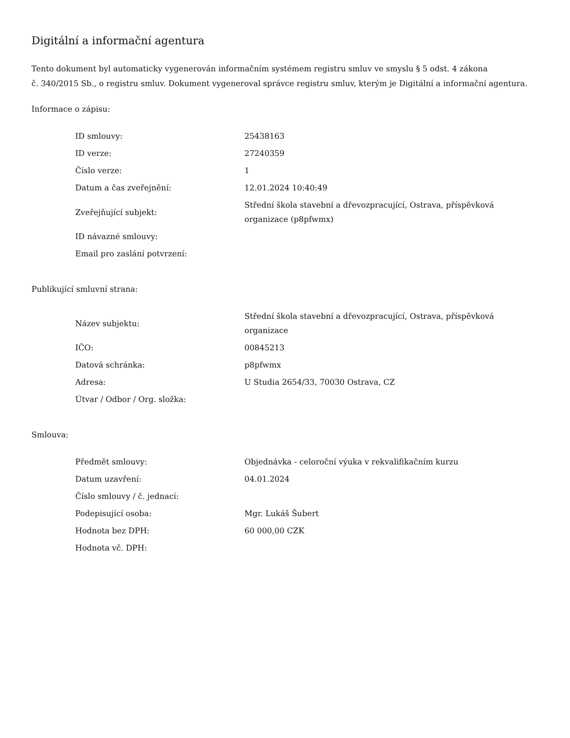Digitální a informační agentura
Tento dokument byl automaticky vygenerován informačním systémem registru smluv ve smyslu § 5 odst. 4 zákona
č. 340/2015 Sb., o registru smluv. Dokument vygeneroval správce registru smluv, kterým je Digitální a informační agentura.
Informace o zápisu:
| ID smlouvy: | 25438163 |
| ID verze: | 27240359 |
| Číslo verze: | 1 |
| Datum a čas zveřejnění: | 12.01.2024 10:40:49 |
| Zveřejňující subjekt: | Střední škola stavební a dřevozpracující, Ostrava, příspěvková organizace (p8pfwmx) |
| ID návazné smlouvy: | |
| Email pro zaslání potvrzení: | |
Publikující smluvní strana:
| Název subjektu: | Střední škola stavební a dřevozpracující, Ostrava, příspěvková organizace |
| IČO: | 00845213 |
| Datová schránka: | p8pfwmx |
| Adresa: | U Studia 2654/33, 70030 Ostrava, CZ |
| Útvar / Odbor / Org. složka: | |
Smlouva:
| Předmět smlouvy: | Objednávka - celoroční výuka v rekvalifikačním kurzu |
| Datum uzavření: | 04.01.2024 |
| Číslo smlouvy / č. jednací: | |
| Podepisující osoba: | Mgr. Lukáš Šubert |
| Hodnota bez DPH: | 60 000,00 CZK |
| Hodnota vč. DPH: | |